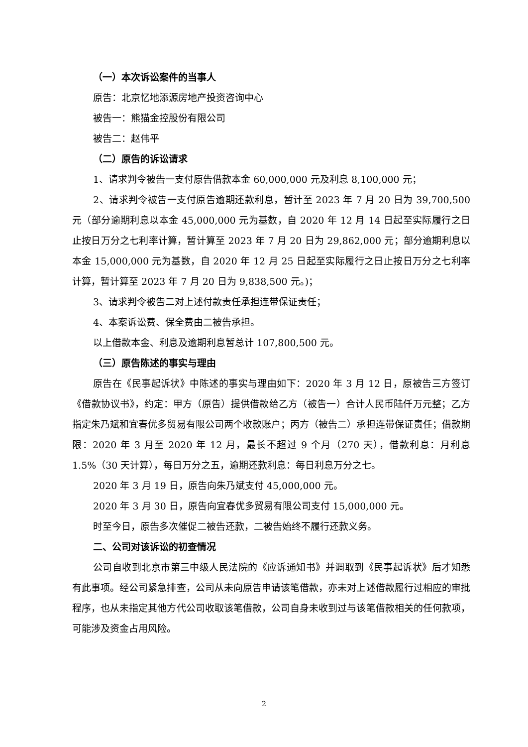（一）本次诉讼案件的当事人
原告：北京忆地添源房地产投资咨询中心
被告一：熊猫金控股份有限公司
被告二：赵伟平
（二）原告的诉讼请求
1、请求判令被告一支付原告借款本金 60,000,000 元及利息 8,100,000 元；
2、请求判令被告一支付原告逾期还款利息，暂计至 2023 年 7 月 20 日为 39,700,500 元（部分逾期利息以本金 45,000,000 元为基数，自 2020 年 12 月 14 日起至实际履行之日止按日万分之七利率计算，暂计算至 2023 年 7 月 20 日为 29,862,000 元；部分逾期利息以本金 15,000,000 元为基数，自 2020 年 12 月 25 日起至实际履行之日止按日万分之七利率计算，暂计算至 2023 年 7 月 20 日为 9,838,500 元。)；
3、请求判令被告二对上述付款责任承担连带保证责任；
4、本案诉讼费、保全费由二被告承担。
以上借款本金、利息及逾期利息暂总计 107,800,500 元。
（三）原告陈述的事实与理由
原告在《民事起诉状》中陈述的事实与理由如下：2020 年 3 月 12 日，原被告三方签订《借款协议书》，约定：甲方（原告）提供借款给乙方（被告一）合计人民币陆仟万元整；乙方指定朱乃斌和宜春优多贸易有限公司两个收款账户；丙方（被告二）承担连带保证责任；借款期限：2020 年 3 月至 2020 年 12 月，最长不超过 9 个月（270 天），借款利息：月利息 1.5%（30 天计算），每日万分之五，逾期还款利息：每日利息万分之七。
2020 年 3 月 19 日，原告向朱乃斌支付 45,000,000 元。
2020 年 3 月 30 日，原告向宜春优多贸易有限公司支付 15,000,000 元。
时至今日，原告多次催促二被告还款，二被告始终不履行还款义务。
二、公司对该诉讼的初查情况
公司自收到北京市第三中级人民法院的《应诉通知书》并调取到《民事起诉状》后才知悉有此事项。经公司紧急排查，公司从未向原告申请该笔借款，亦未对上述借款履行过相应的审批程序，也从未指定其他方代公司收取该笔借款，公司自身未收到过与该笔借款相关的任何款项，可能涉及资金占用风险。
2